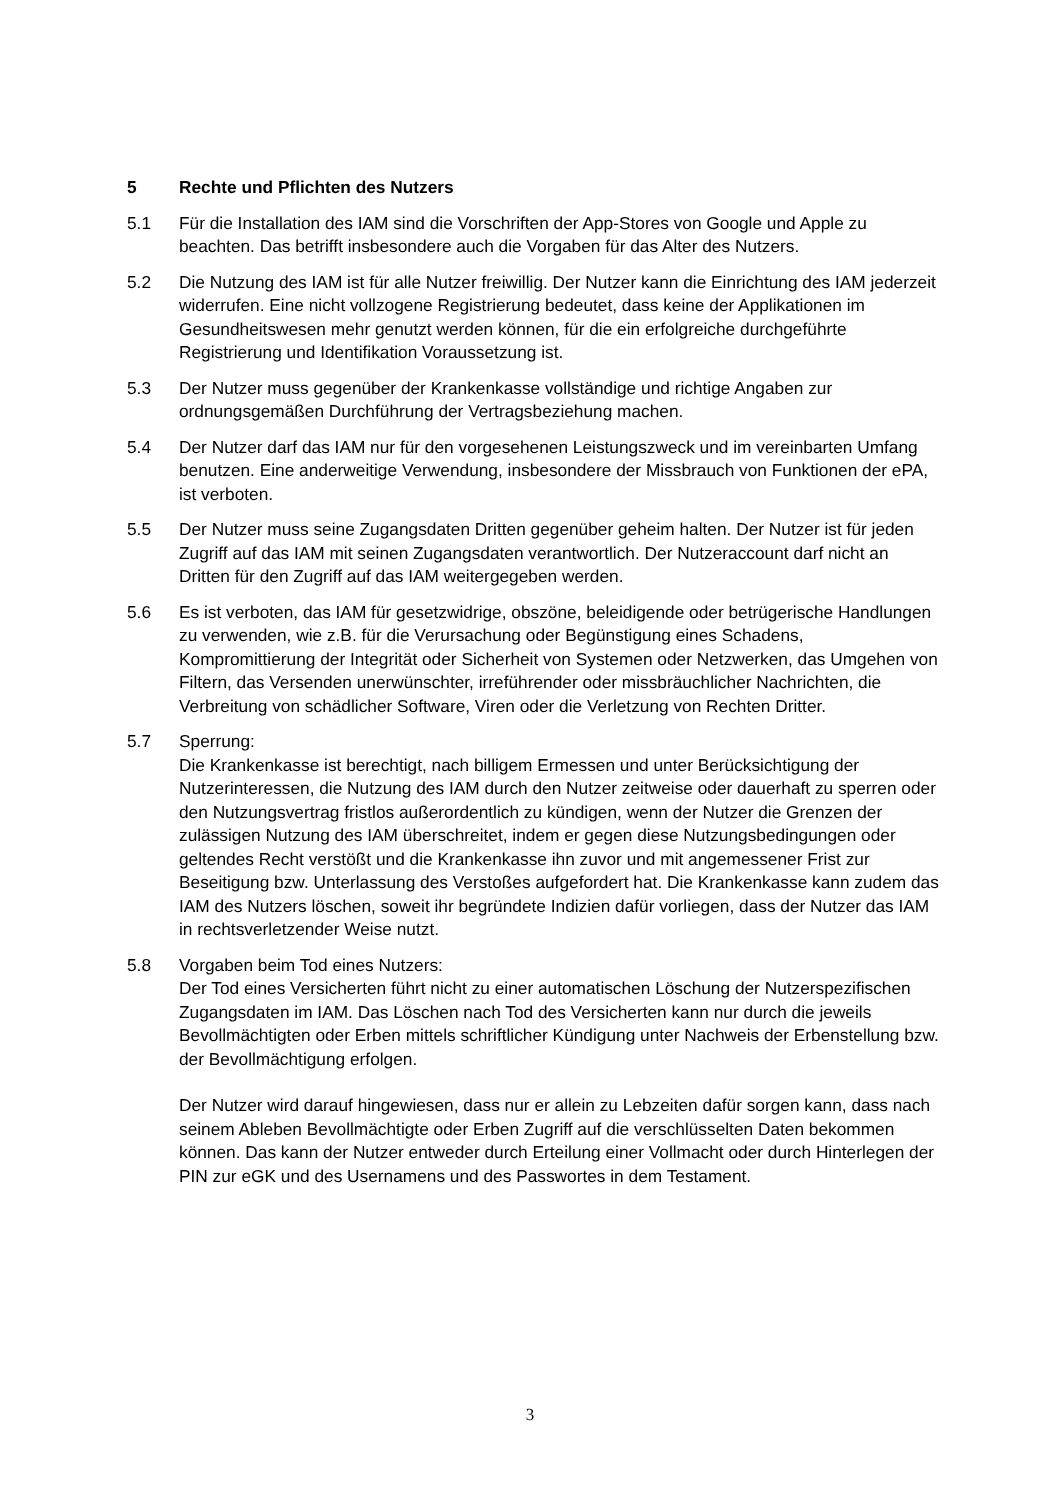5 Rechte und Pflichten des Nutzers
5.1 Für die Installation des IAM sind die Vorschriften der App-Stores von Google und Apple zu beachten. Das betrifft insbesondere auch die Vorgaben für das Alter des Nutzers.
5.2 Die Nutzung des IAM ist für alle Nutzer freiwillig. Der Nutzer kann die Einrichtung des IAM jederzeit widerrufen. Eine nicht vollzogene Registrierung bedeutet, dass keine der Applikationen im Gesundheitswesen mehr genutzt werden können, für die ein erfolgreiche durchgeführte Registrierung und Identifikation Voraussetzung ist.
5.3 Der Nutzer muss gegenüber der Krankenkasse vollständige und richtige Angaben zur ordnungsgemäßen Durchführung der Vertragsbeziehung machen.
5.4 Der Nutzer darf das IAM nur für den vorgesehenen Leistungszweck und im vereinbarten Umfang benutzen. Eine anderweitige Verwendung, insbesondere der Missbrauch von Funktionen der ePA, ist verboten.
5.5 Der Nutzer muss seine Zugangsdaten Dritten gegenüber geheim halten. Der Nutzer ist für jeden Zugriff auf das IAM mit seinen Zugangsdaten verantwortlich. Der Nutzeraccount darf nicht an Dritten für den Zugriff auf das IAM weitergegeben werden.
5.6 Es ist verboten, das IAM für gesetzwidrige, obszöne, beleidigende oder betrügerische Handlungen zu verwenden, wie z.B. für die Verursachung oder Begünstigung eines Schadens, Kompromittierung der Integrität oder Sicherheit von Systemen oder Netzwerken, das Umgehen von Filtern, das Versenden unerwünschter, irreführender oder missbräuchlicher Nachrichten, die Verbreitung von schädlicher Software, Viren oder die Verletzung von Rechten Dritter.
5.7 Sperrung:
Die Krankenkasse ist berechtigt, nach billigem Ermessen und unter Berücksichtigung der Nutzerinteressen, die Nutzung des IAM durch den Nutzer zeitweise oder dauerhaft zu sperren oder den Nutzungsvertrag fristlos außerordentlich zu kündigen, wenn der Nutzer die Grenzen der zulässigen Nutzung des IAM überschreitet, indem er gegen diese Nutzungsbedingungen oder geltendes Recht verstößt und die Krankenkasse ihn zuvor und mit angemessener Frist zur Beseitigung bzw. Unterlassung des Verstoßes aufgefordert hat. Die Krankenkasse kann zudem das IAM des Nutzers löschen, soweit ihr begründete Indizien dafür vorliegen, dass der Nutzer das IAM in rechtsverletzender Weise nutzt.
5.8 Vorgaben beim Tod eines Nutzers:
Der Tod eines Versicherten führt nicht zu einer automatischen Löschung der Nutzerspezifischen Zugangsdaten im IAM. Das Löschen nach Tod des Versicherten kann nur durch die jeweils Bevollmächtigten oder Erben mittels schriftlicher Kündigung unter Nachweis der Erbenstellung bzw. der Bevollmächtigung erfolgen.
Der Nutzer wird darauf hingewiesen, dass nur er allein zu Lebzeiten dafür sorgen kann, dass nach seinem Ableben Bevollmächtigte oder Erben Zugriff auf die verschlüsselten Daten bekommen können. Das kann der Nutzer entweder durch Erteilung einer Vollmacht oder durch Hinterlegen der PIN zur eGK und des Usernamens und des Passwortes in dem Testament.
3